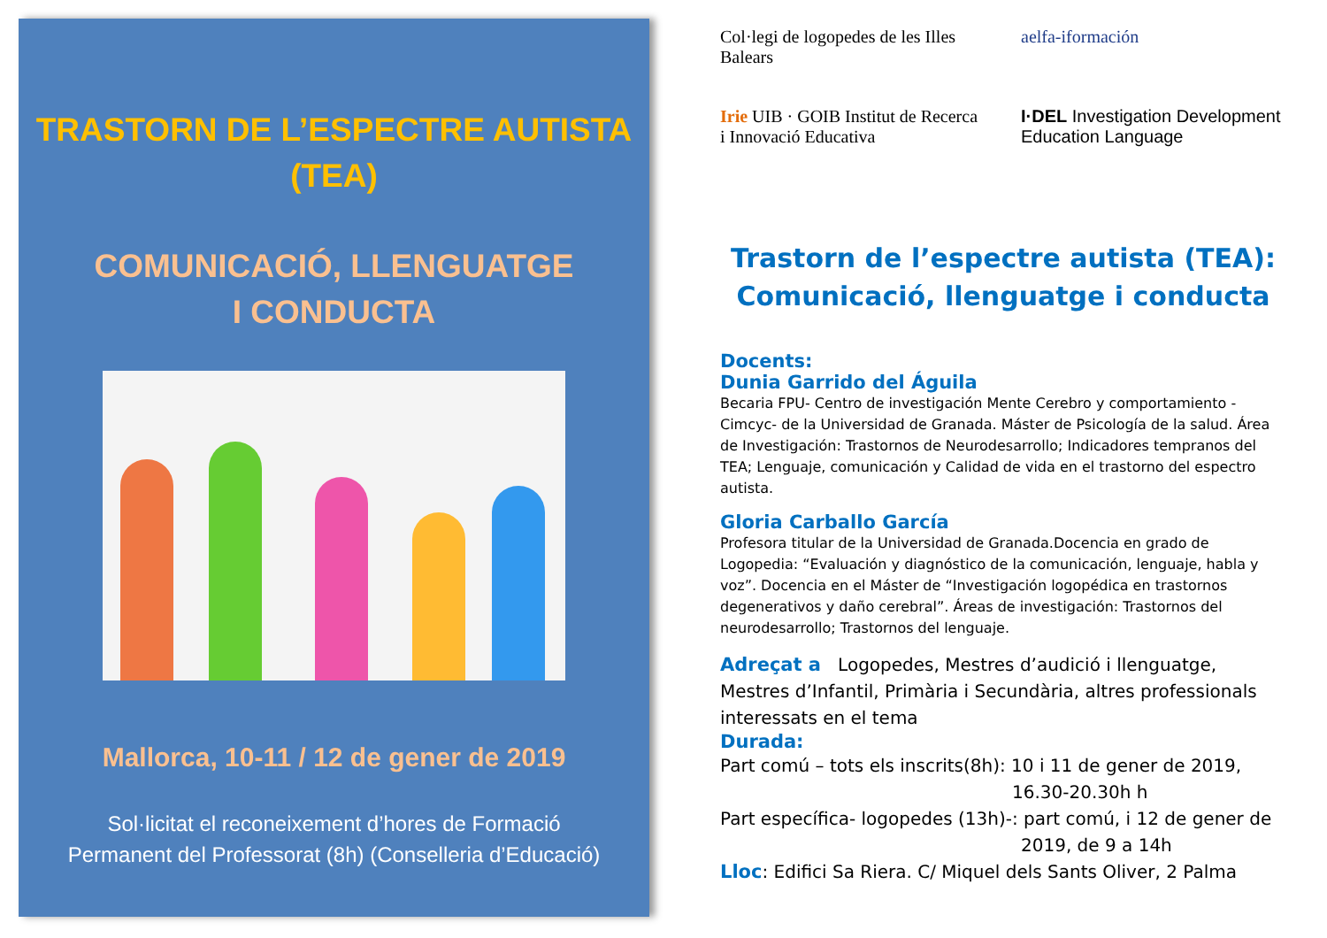TRASTORN DE L’ESPECTRE AUTISTA
(TEA)
COMUNICACIÓ, LLENGUATGE
I CONDUCTA
Mallorca, 10-11 / 12 de gener de 2019
Sol·licitat el reconeixement d’hores de Formació
Permanent del Professorat (8h) (Conselleria d’Educació)
Col·legi de logopedes de les Illes Balears
aelfa-iformación
Irie UIB · GOIB Institut de Recerca i Innovació Educativa
I·DEL Investigation Development Education Language
Trastorn de l’espectre autista (TEA):
Comunicació, llenguatge i conducta
Docents:
Dunia Garrido del Águila
Becaria FPU- Centro de investigación Mente Cerebro y comportamiento -Cimcyc- de la Universidad de Granada. Máster de Psicología de la salud. Área de Investigación: Trastornos de Neurodesarrollo; Indicadores tempranos del TEA; Lenguaje, comunicación y Calidad de vida en el trastorno del espectro autista.
Gloria Carballo García
Profesora titular de la Universidad de Granada.Docencia en grado de Logopedia: “Evaluación y diagnóstico de la comunicación, lenguaje, habla y voz”. Docencia en el Máster de “Investigación logopédica en trastornos degenerativos y daño cerebral”. Áreas de investigación: Trastornos del neurodesarrollo; Trastornos del lenguaje.
Adreçat a Logopedes, Mestres d’audició i llenguatge, Mestres d’Infantil, Primària i Secundària, altres professionals interessats en el tema
Durada:
Part comú – tots els inscrits(8h): 10 i 11 de gener de 2019,
16.30-20.30h h
Part específica- logopedes (13h)-: part comú, i 12 de gener de
2019, de 9 a 14h
Lloc: Edifici Sa Riera. C/ Miquel dels Sants Oliver, 2 Palma